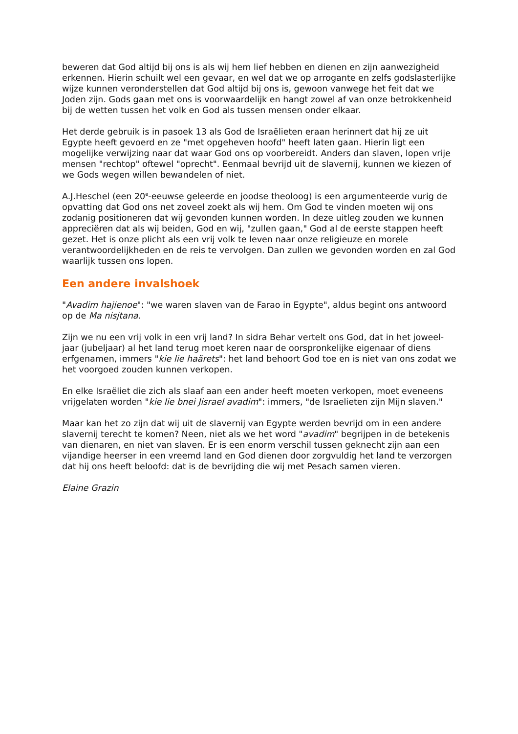beweren dat God altijd bij ons is als wij hem lief hebben en dienen en zijn aanwezigheid erkennen. Hierin schuilt wel een gevaar, en wel dat we op arrogante en zelfs godslasterlijke wijze kunnen veronderstellen dat God altijd bij ons is, gewoon vanwege het feit dat we Joden zijn. Gods gaan met ons is voorwaardelijk en hangt zowel af van onze betrokkenheid bij de wetten tussen het volk en God als tussen mensen onder elkaar.
Het derde gebruik is in pasoek 13 als God de Israëlieten eraan herinnert dat hij ze uit Egypte heeft gevoerd en ze "met opgeheven hoofd" heeft laten gaan. Hierin ligt een mogelijke verwijzing naar dat waar God ons op voorbereidt. Anders dan slaven, lopen vrije mensen "rechtop" oftewel "oprecht". Eenmaal bevrijd uit de slavernij, kunnen we kiezen of we Gods wegen willen bewandelen of niet.
A.J.Heschel (een 20<sup>e</sup>-eeuwse geleerde en joodse theoloog) is een argumenteerde vurig de opvatting dat God ons net zoveel zoekt als wij hem. Om God te vinden moeten wij ons zodanig positioneren dat wij gevonden kunnen worden. In deze uitleg zouden we kunnen appreciëren dat als wij beiden, God en wij, "zullen gaan," God al de eerste stappen heeft gezet. Het is onze plicht als een vrij volk te leven naar onze religieuze en morele verantwoordelijkheden en de reis te vervolgen. Dan zullen we gevonden worden en zal God waarlijk tussen ons lopen.
Een andere invalshoek
"Avadim hajienoe": "we waren slaven van de Farao in Egypte", aldus begint ons antwoord op de Ma nisjtana.
Zijn we nu een vrij volk in een vrij land? In sidra Behar vertelt ons God, dat in het joweel-jaar (jubeljaar) al het land terug moet keren naar de oorspronkelijke eigenaar of diens erfgenamen, immers "kie lie haärets": het land behoort God toe en is niet van ons zodat we het voorgoed zouden kunnen verkopen.
En elke Israëliet die zich als slaaf aan een ander heeft moeten verkopen, moet eveneens vrijgelaten worden "kie lie bnei Jisrael avadim": immers, "de Israelieten zijn Mijn slaven."
Maar kan het zo zijn dat wij uit de slavernij van Egypte werden bevrijd om in een andere slavernij terecht te komen? Neen, niet als we het word "avadim" begrijpen in de betekenis van dienaren, en niet van slaven. Er is een enorm verschil tussen geknecht zijn aan een vijandige heerser in een vreemd land en God dienen door zorgvuldig het land te verzorgen dat hij ons heeft beloofd: dat is de bevrijding die wij met Pesach samen vieren.
Elaine Grazin